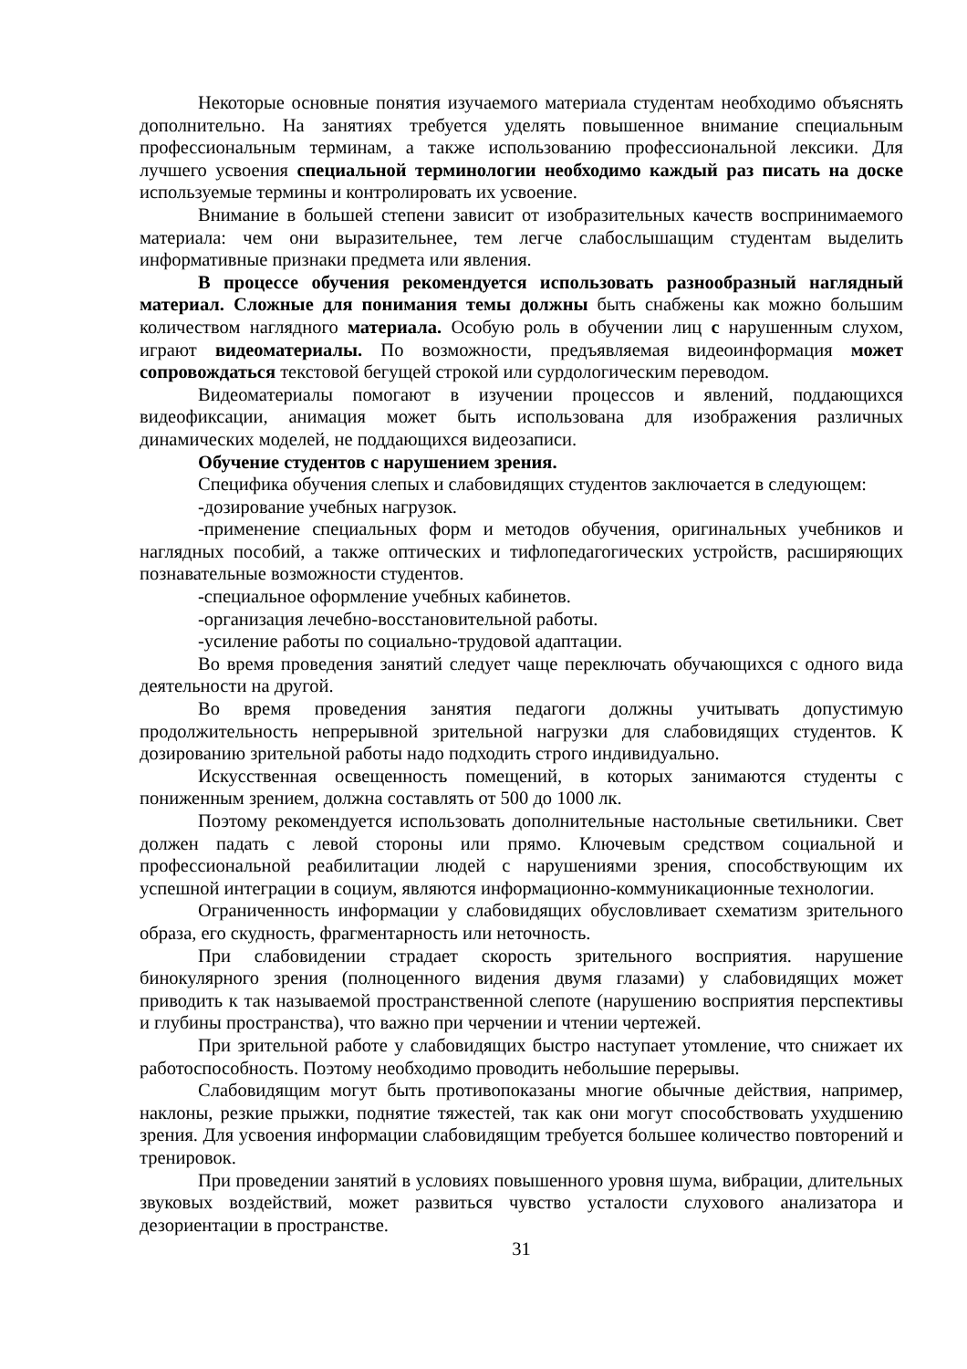Некоторые основные понятия изучаемого материала студентам необходимо объяснять дополнительно. На занятиях требуется уделять повышенное внимание специальным профессиональным терминам, а также использованию профессиональной лексики. Для лучшего усвоения специальной терминологии необходимо каждый раз писать на доске используемые термины и контролировать их усвоение.
Внимание в большей степени зависит от изобразительных качеств воспринимаемого материала: чем они выразительнее, тем легче слабослышащим студентам выделить информативные признаки предмета или явления.
В процессе обучения рекомендуется использовать разнообразный наглядный материал. Сложные для понимания темы должны быть снабжены как можно большим количеством наглядного материала. Особую роль в обучении лиц с нарушенным слухом, играют видеоматериалы. По возможности, предъявляемая видеоинформация может сопровождаться текстовой бегущей строкой или сурдологическим переводом.
Видеоматериалы помогают в изучении процессов и явлений, поддающихся видеофиксации, анимация может быть использована для изображения различных динамических моделей, не поддающихся видеозаписи.
Обучение студентов с нарушением зрения.
Специфика обучения слепых и слабовидящих студентов заключается в следующем:
-дозирование учебных нагрузок.
-применение специальных форм и методов обучения, оригинальных учебников и наглядных пособий, а также оптических и тифлопедагогических устройств, расширяющих познавательные возможности студентов.
-специальное оформление учебных кабинетов.
-организация лечебно-восстановительной работы.
-усиление работы по социально-трудовой адаптации.
Во время проведения занятий следует чаще переключать обучающихся с одного вида деятельности на другой.
Во время проведения занятия педагоги должны учитывать допустимую продолжительность непрерывной зрительной нагрузки для слабовидящих студентов. К дозированию зрительной работы надо подходить строго индивидуально.
Искусственная освещенность помещений, в которых занимаются студенты с пониженным зрением, должна составлять от 500 до 1000 лк.
Поэтому рекомендуется использовать дополнительные настольные светильники. Свет должен падать с левой стороны или прямо. Ключевым средством социальной и профессиональной реабилитации людей с нарушениями зрения, способствующим их успешной интеграции в социум, являются информационно-коммуникационные технологии.
Ограниченность информации у слабовидящих обусловливает схематизм зрительного образа, его скудность, фрагментарность или неточность.
При слабовидении страдает скорость зрительного восприятия. нарушение бинокулярного зрения (полноценного видения двумя глазами) у слабовидящих может приводить к так называемой пространственной слепоте (нарушению восприятия перспективы и глубины пространства), что важно при черчении и чтении чертежей.
При зрительной работе у слабовидящих быстро наступает утомление, что снижает их работоспособность. Поэтому необходимо проводить небольшие перерывы.
Слабовидящим могут быть противопоказаны многие обычные действия, например, наклоны, резкие прыжки, поднятие тяжестей, так как они могут способствовать ухудшению зрения. Для усвоения информации слабовидящим требуется большее количество повторений и тренировок.
При проведении занятий в условиях повышенного уровня шума, вибрации, длительных звуковых воздействий, может развиться чувство усталости слухового анализатора и дезориентации в пространстве.
31